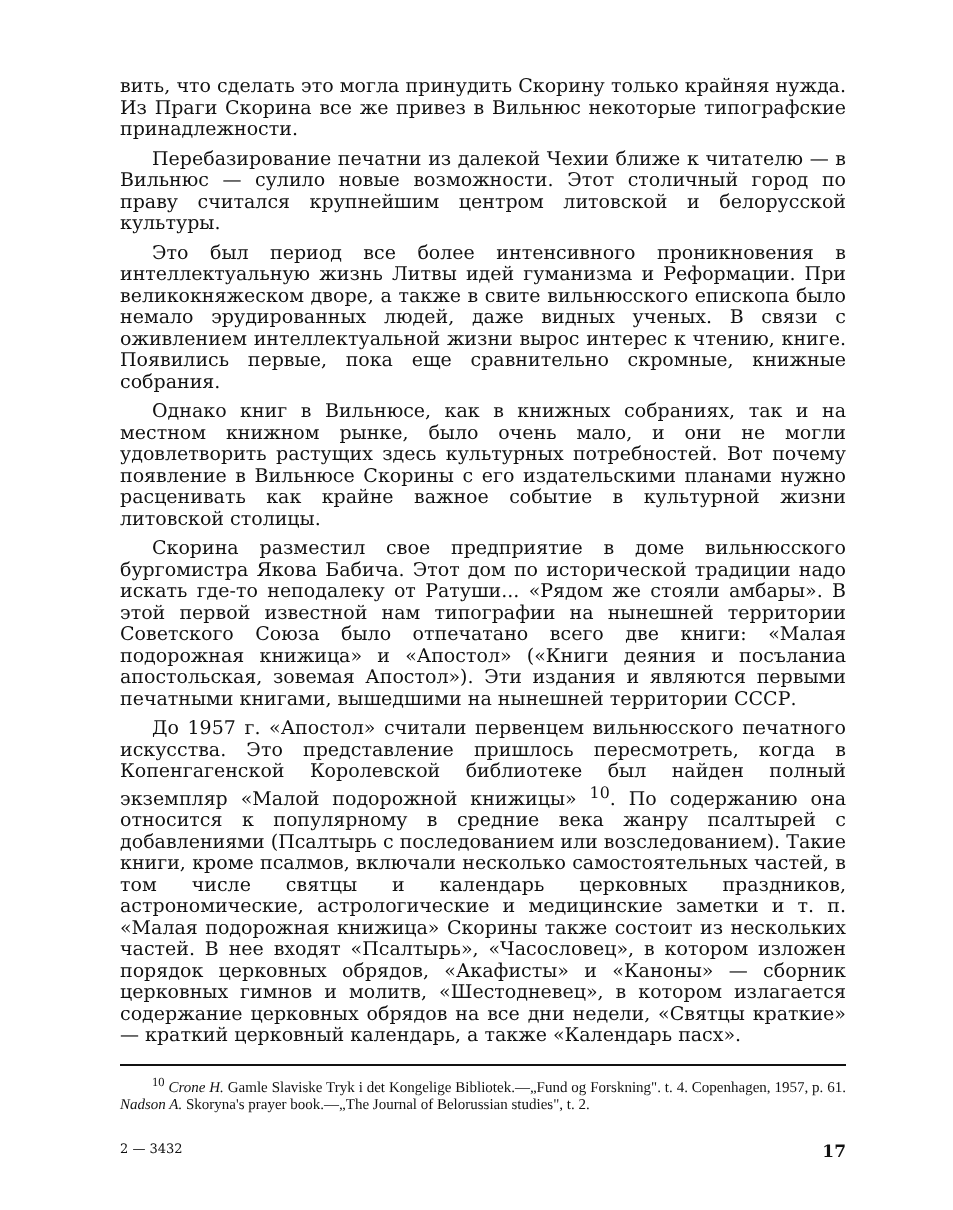вить, что сделать это могла принудить Скорину только крайняя нужда. Из Праги Скорина все же привез в Вильнюс некоторые типографские принадлежности.
Перебазирование печатни из далекой Чехии ближе к читателю — в Вильнюс — сулило новые возможности. Этот столичный город по праву считался крупнейшим центром литовской и белорусской культуры.
Это был период все более интенсивного проникновения в интеллектуальную жизнь Литвы идей гуманизма и Реформации. При великокняжеском дворе, а также в свите вильнюсского епископа было немало эрудированных людей, даже видных ученых. В связи с оживлением интеллектуальной жизни вырос интерес к чтению, книге. Появились первые, пока еще сравнительно скромные, книжные собрания.
Однако книг в Вильнюсе, как в книжных собраниях, так и на местном книжном рынке, было очень мало, и они не могли удовлетворить растущих здесь культурных потребностей. Вот почему появление в Вильнюсе Скорины с его издательскими планами нужно расценивать как крайне важное событие в культурной жизни литовской столицы.
Скорина разместил свое предприятие в доме вильнюсского бургомистра Якова Бабича. Этот дом по исторической традиции надо искать где-то неподалеку от Ратуши... «Рядом же стояли амбары». В этой первой известной нам типографии на нынешней территории Советского Союза было отпечатано всего две книги: «Малая подорожная книжица» и «Апостол» («Книги деяния и посъланиа апостольская, зовемая Апостол»). Эти издания и являются первыми печатными книгами, вышедшими на нынешней территории СССР.
До 1957 г. «Апостол» считали первенцем вильнюсского печатного искусства. Это представление пришлось пересмотреть, когда в Копенгагенской Королевской библиотеке был найден полный экземпляр «Малой подорожной книжицы» <sup>10</sup>. По содержанию она относится к популярному в средние века жанру псалтырей с добавлениями (Псалтырь с последованием или возследованием). Такие книги, кроме псалмов, включали несколько самостоятельных частей, в том числе святцы и календарь церковных праздников, астрономические, астрологические и медицинские заметки и т. п. «Малая подорожная книжица» Скорины также состоит из нескольких частей. В нее входят «Псалтырь», «Часословец», в котором изложен порядок церковных обрядов, «Акафисты» и «Каноны» — сборник церковных гимнов и молитв, «Шестодневец», в котором излагается содержание церковных обрядов на все дни недели, «Святцы краткие» — краткий церковный календарь, а также «Календарь пасх».
<sup>10</sup> Crone H. Gamle Slaviske Tryk i det Kongelige Bibliotek.—„Fund og Forskning". t. 4. Copenhagen, 1957, p. 61. Nadson A. Skoryna's prayer book.—„The Journal of Belorussian studies", t. 2.
2 — 3432 17